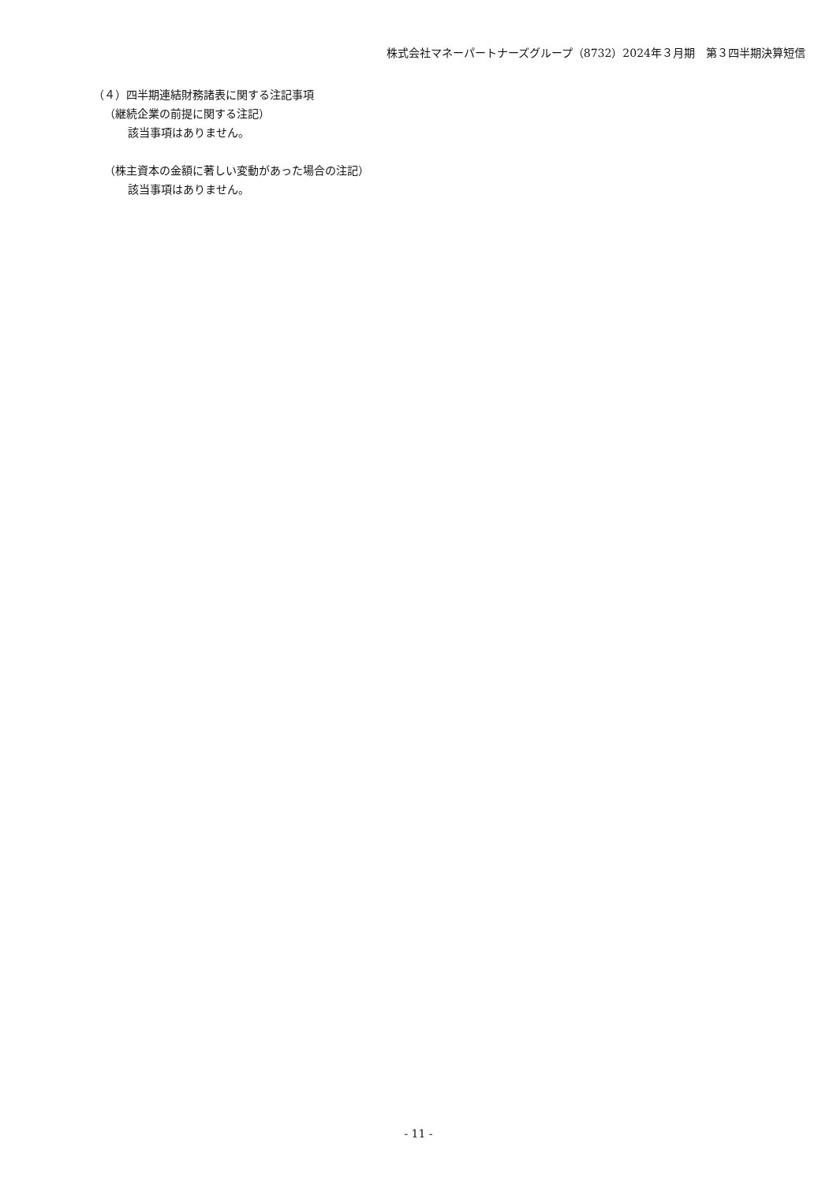株式会社マネーパートナーズグループ（8732）2024年３月期　第３四半期決算短信
（４）四半期連結財務諸表に関する注記事項
（継続企業の前提に関する注記）
該当事項はありません。
（株主資本の金額に著しい変動があった場合の注記）
該当事項はありません。
- 11 -